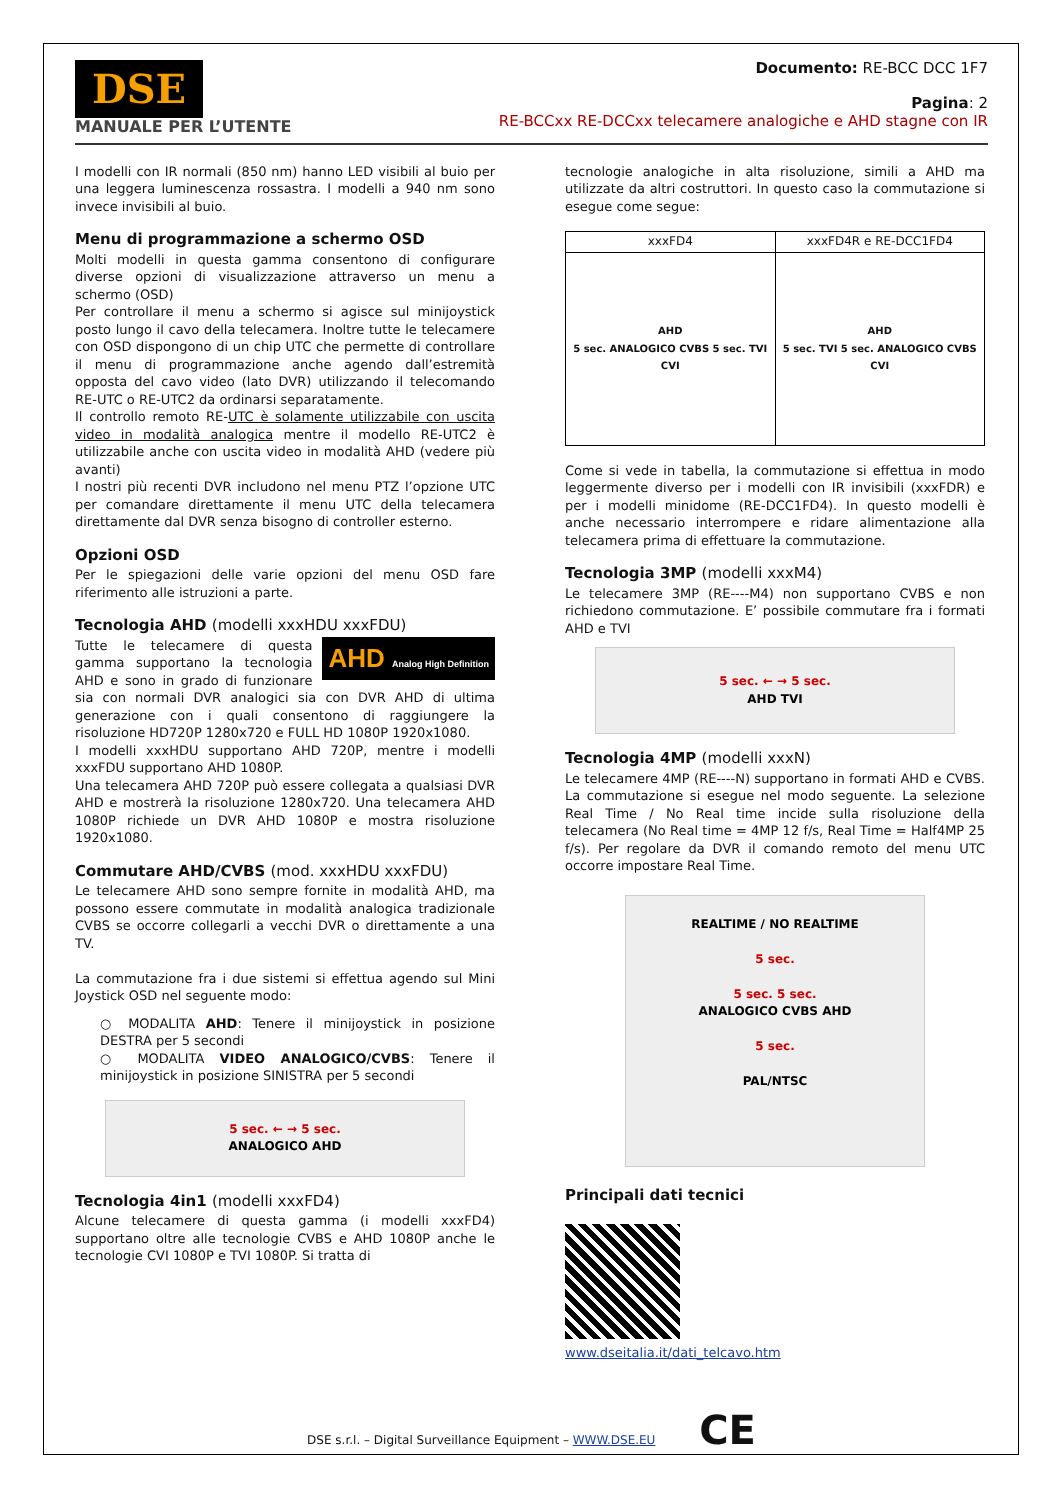DSE
MANUALE PER L’UTENTE
Documento: RE-BCC DCC 1F7
Pagina: 2
RE-BCCxx RE-DCCxx telecamere analogiche e AHD stagne con IR
I modelli con IR normali (850 nm) hanno LED visibili al buio per una leggera luminescenza rossastra. I modelli a 940 nm sono invece invisibili al buio.
Menu di programmazione a schermo OSD
Molti modelli in questa gamma consentono di configurare diverse opzioni di visualizzazione attraverso un menu a schermo (OSD)
Per controllare il menu a schermo si agisce sul minijoystick posto lungo il cavo della telecamera. Inoltre tutte le telecamere con OSD dispongono di un chip UTC che permette di controllare il menu di programmazione anche agendo dall’estremità opposta del cavo video (lato DVR) utilizzando il telecomando RE-UTC o RE-UTC2 da ordinarsi separatamente.
Il controllo remoto RE-UTC è solamente utilizzabile con uscita video in modalità analogica mentre il modello RE-UTC2 è utilizzabile anche con uscita video in modalità AHD (vedere più avanti)
I nostri più recenti DVR includono nel menu PTZ l’opzione UTC per comandare direttamente il menu UTC della telecamera direttamente dal DVR senza bisogno di controller esterno.
Opzioni OSD
Per le spiegazioni delle varie opzioni del menu OSD fare riferimento alle istruzioni a parte.
Tecnologia AHD (modelli xxxHDU xxxFDU)
AHD Analog High Definition
Tutte le telecamere di questa gamma supportano la tecnologia AHD e sono in grado di funzionare sia con normali DVR analogici sia con DVR AHD di ultima generazione con i quali consentono di raggiungere la risoluzione HD720P 1280x720 e FULL HD 1080P 1920x1080.
I modelli xxxHDU supportano AHD 720P, mentre i modelli xxxFDU supportano AHD 1080P.
Una telecamera AHD 720P può essere collegata a qualsiasi DVR AHD e mostrerà la risoluzione 1280x720. Una telecamera AHD 1080P richiede un DVR AHD 1080P e mostra risoluzione 1920x1080.
Commutare AHD/CVBS (mod. xxxHDU xxxFDU)
Le telecamere AHD sono sempre fornite in modalità AHD, ma possono essere commutate in modalità analogica tradizionale CVBS se occorre collegarli a vecchi DVR o direttamente a una TV.
La commutazione fra i due sistemi si effettua agendo sul Mini Joystick OSD nel seguente modo:
○ MODALITA AHD: Tenere il minijoystick in posizione DESTRA per 5 secondi
○ MODALITA VIDEO ANALOGICO/CVBS: Tenere il minijoystick in posizione SINISTRA per 5 secondi
5 sec. ← → 5 sec.
ANALOGICO AHD
Tecnologia 4in1 (modelli xxxFD4)
Alcune telecamere di questa gamma (i modelli xxxFD4) supportano oltre alle tecnologie CVBS e AHD 1080P anche le tecnologie CVI 1080P e TVI 1080P. Si tratta di
tecnologie analogiche in alta risoluzione, simili a AHD ma utilizzate da altri costruttori. In questo caso la commutazione si esegue come segue:
| xxxFD4 | xxxFD4R e RE-DCC1FD4 |
| --- | --- |
| AHD 5 sec. ANALOGICO CVBS 5 sec. TVI CVI | AHD 5 sec. TVI 5 sec. ANALOGICO CVBS CVI |
Come si vede in tabella, la commutazione si effettua in modo leggermente diverso per i modelli con IR invisibili (xxxFDR) e per i modelli minidome (RE-DCC1FD4). In questo modelli è anche necessario interrompere e ridare alimentazione alla telecamera prima di effettuare la commutazione.
Tecnologia 3MP (modelli xxxM4)
Le telecamere 3MP (RE----M4) non supportano CVBS e non richiedono commutazione. E’ possibile commutare fra i formati AHD e TVI
5 sec. ← → 5 sec.
AHD TVI
Tecnologia 4MP (modelli xxxN)
Le telecamere 4MP (RE----N) supportano in formati AHD e CVBS. La commutazione si esegue nel modo seguente. La selezione Real Time / No Real time incide sulla risoluzione della telecamera (No Real time = 4MP 12 f/s, Real Time = Half4MP 25 f/s). Per regolare da DVR il comando remoto del menu UTC occorre impostare Real Time.
REALTIME / NO REALTIME
5 sec.
5 sec. 5 sec.
ANALOGICO CVBS AHD
5 sec.
PAL/NTSC
Principali dati tecnici
www.dseitalia.it/dati_telcavo.htm
DSE s.r.l. – Digital Surveillance Equipment – WWW.DSE.EU CE